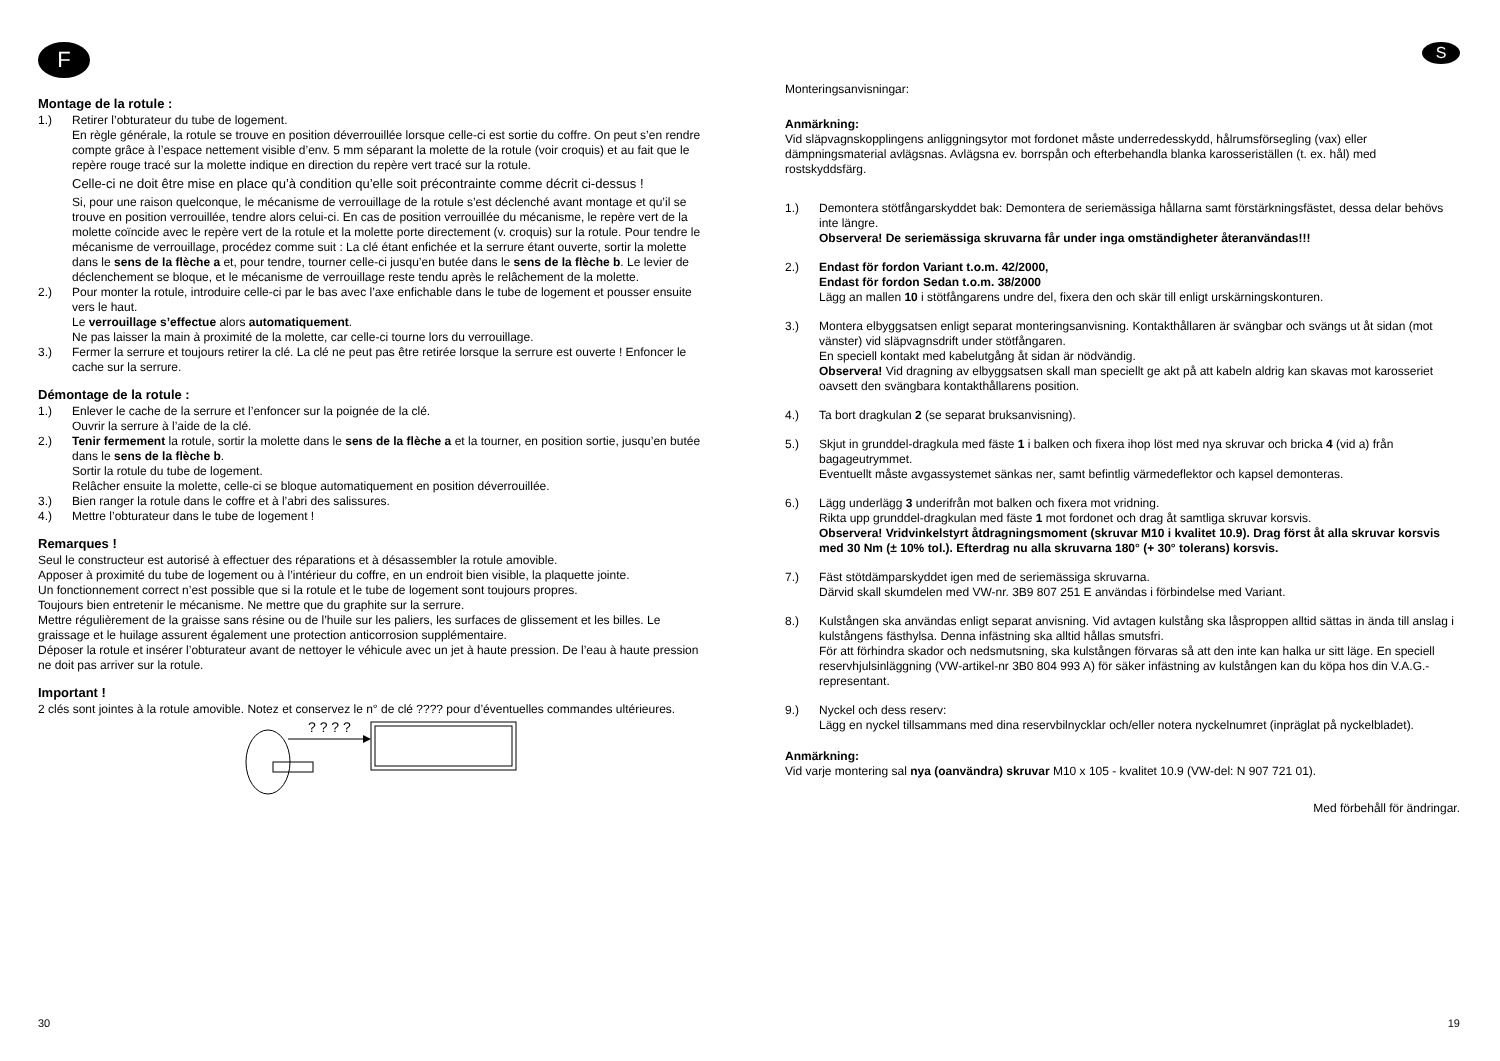F
Montage de la rotule :
1.) Retirer l’obturateur du tube de logement.
En règle générale, la rotule se trouve en position déverrouillée lorsque celle-ci est sortie du coffre. On peut s’en rendre compte grâce à l’espace nettement visible d’env. 5 mm séparant la molette de la rotule (voir croquis) et au fait que le repère rouge tracé sur la molette indique en direction du repère vert tracé sur la rotule.
Celle-ci ne doit être mise en place qu’à condition qu’elle soit précontrainte comme décrit ci-dessus !
Si, pour une raison quelconque, le mécanisme de verrouillage de la rotule s’est déclenché avant montage et qu’il se trouve en position verrouillée, tendre alors celui-ci. En cas de position verrouillée du mécanisme, le repère vert de la molette coïncide avec le repère vert de la rotule et la molette porte directement (v. croquis) sur la rotule. Pour tendre le mécanisme de verrouillage, procédez comme suit : La clé étant enfichée et la serrure étant ouverte, sortir la molette dans le sens de la flèche a et, pour tendre, tourner celle-ci jusqu’en butée dans le sens de la flèche b. Le levier de déclenchement se bloque, et le mécanisme de verrouillage reste tendu après le relâchement de la molette.
2.) Pour monter la rotule, introduire celle-ci par le bas avec l’axe enfichable dans le tube de logement et pousser ensuite vers le haut.
Le verrouillage s’effectue alors automatiquement.
Ne pas laisser la main à proximité de la molette, car celle-ci tourne lors du verrouillage.
3.) Fermer la serrure et toujours retirer la clé. La clé ne peut pas être retirée lorsque la serrure est ouverte ! Enfoncer le cache sur la serrure.
Démontage de la rotule :
1.) Enlever le cache de la serrure et l’enfoncer sur la poignée de la clé.
Ouvrir la serrure à l’aide de la clé.
2.) Tenir fermement la rotule, sortir la molette dans le sens de la flèche a et la tourner, en position sortie, jusqu’en butée dans le sens de la flèche b.
Sortir la rotule du tube de logement.
Relâcher ensuite la molette, celle-ci se bloque automatiquement en position déverrouillée.
3.) Bien ranger la rotule dans le coffre et à l’abri des salissures.
4.) Mettre l’obturateur dans le tube de logement !
Remarques !
Seul le constructeur est autorisé à effectuer des réparations et à désassembler la rotule amovible.
Apposer à proximité du tube de logement ou à l’intérieur du coffre, en un endroit bien visible, la plaquette jointe.
Un fonctionnement correct n’est possible que si la rotule et le tube de logement sont toujours propres.
Toujours bien entretenir le mécanisme. Ne mettre que du graphite sur la serrure.
Mettre régulièrement de la graisse sans résine ou de l’huile sur les paliers, les surfaces de glissement et les billes. Le graissage et le huilage assurent également une protection anticorrosion supplémentaire.
Déposer la rotule et insérer l’obturateur avant de nettoyer le véhicule avec un jet à haute pression. De l’eau à haute pression ne doit pas arriver sur la rotule.
Important !
2 clés sont jointes à la rotule amovible. Notez et conservez le n° de clé ???? pour d’éventuelles commandes ultérieures.
? ? ? ?
30
S
Monteringsanvisningar:
Anmärkning:
Vid släpvagnskopplingens anliggningsytor mot fordonet måste underredesskydd, hålrumsförsegling (vax) eller dämpningsmaterial avlägsnas. Avlägsna ev. borrspån och efterbehandla blanka karosseriställen (t. ex. hål) med rostskyddsfärg.
1.) Demontera stötfångarskyddet bak: Demontera de seriemässiga hållarna samt förstärkningsfästet, dessa delar behövs inte längre.
Observera! De seriemässiga skruvarna får under inga omständigheter återanvändas!!!
2.) Endast för fordon Variant t.o.m. 42/2000,
Endast för fordon Sedan t.o.m. 38/2000
Lägg an mallen 10 i stötfångarens undre del, fixera den och skär till enligt urskärningskonturen.
3.) Montera elbyggsatsen enligt separat monteringsanvisning. Kontakthållaren är svängbar och svängs ut åt sidan (mot vänster) vid släpvagnsdrift under stötfångaren.
En speciell kontakt med kabelutgång åt sidan är nödvändig.
Observera! Vid dragning av elbyggsatsen skall man speciellt ge akt på att kabeln aldrig kan skavas mot karosseriet oavsett den svängbara kontakthållarens position.
4.) Ta bort dragkulan 2 (se separat bruksanvisning).
5.) Skjut in grunddel-dragkula med fäste 1 i balken och fixera ihop löst med nya skruvar och bricka 4 (vid a) från bagageutrymmet.
Eventuellt måste avgassystemet sänkas ner, samt befintlig värmedeflektor och kapsel demonteras.
6.) Lägg underlägg 3 underifrån mot balken och fixera mot vridning.
Rikta upp grunddel-dragkulan med fäste 1 mot fordonet och drag åt samtliga skruvar korsvis.
Observera! Vridvinkelstyrt åtdragningsmoment (skruvar M10 i kvalitet 10.9). Drag först åt alla skruvar korsvis med 30 Nm (± 10% tol.). Efterdrag nu alla skruvarna 180° (+ 30° tolerans) korsvis.
7.) Fäst stötdämparskyddet igen med de seriemässiga skruvarna.
Därvid skall skumdelen med VW-nr. 3B9 807 251 E användas i förbindelse med Variant.
8.) Kulstången ska användas enligt separat anvisning. Vid avtagen kulstång ska låsproppen alltid sättas in ända till anslag i kulstångens fästhylsa. Denna infästning ska alltid hållas smutsfri.
För att förhindra skador och nedsmutsning, ska kulstången förvaras så att den inte kan halka ur sitt läge. En speciell reservhjulsinläggning (VW-artikel-nr 3B0 804 993 A) för säker infästning av kulstången kan du köpa hos din V.A.G.-representant.
9.) Nyckel och dess reserv:
Lägg en nyckel tillsammans med dina reservbilnycklar och/eller notera nyckelnumret (inpräglat på nyckelbladet).
Anmärkning:
Vid varje montering sal nya (oanvändra) skruvar M10 x 105 - kvalitet 10.9 (VW-del: N 907 721 01).
Med förbehåll för ändringar.
19